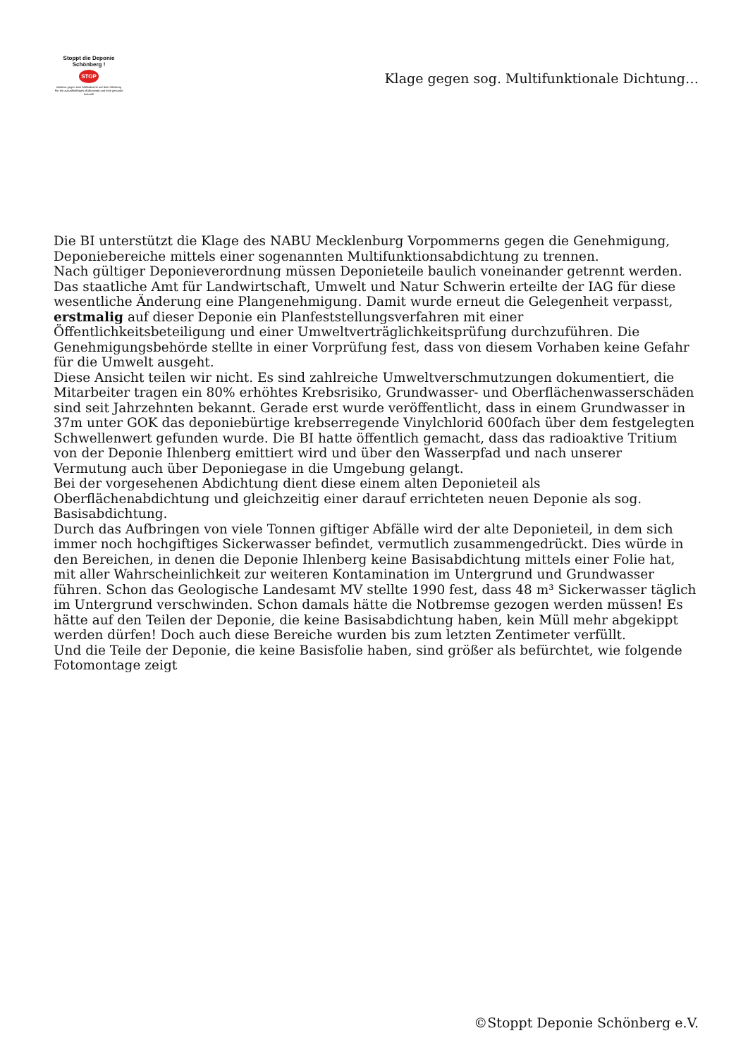Stoppt die Deponie Schönberg !
STOP
Initiative gegen eine Müllindustrie auf dem Ihlenberg
Für ein zukunftsfähiges Müllkonzept und eine gesunde Zukunft!
Klage gegen sog. Multifunktionale Dichtung…
Die BI unterstützt die Klage des NABU Mecklenburg Vorpommerns gegen die Genehmigung, Deponiebereiche mittels einer sogenannten Multifunktionsabdichtung zu trennen.
Nach gültiger Deponieverordnung müssen Deponieteile baulich voneinander getrennt werden. Das staatliche Amt für Landwirtschaft, Umwelt und Natur Schwerin erteilte der IAG für diese wesentliche Änderung eine Plangenehmigung. Damit wurde erneut die Gelegenheit verpasst, erstmalig auf dieser Deponie ein Planfeststellungsverfahren mit einer Öffentlichkeitsbeteiligung und einer Umweltverträglichkeitsprüfung durchzuführen. Die Genehmigungsbehörde stellte in einer Vorprüfung fest, dass von diesem Vorhaben keine Gefahr für die Umwelt ausgeht.
Diese Ansicht teilen wir nicht. Es sind zahlreiche Umweltverschmutzungen dokumentiert, die Mitarbeiter tragen ein 80% erhöhtes Krebsrisiko, Grundwasser- und Oberflächenwasserschäden sind seit Jahrzehnten bekannt. Gerade erst wurde veröffentlicht, dass in einem Grundwasser in 37m unter GOK das deponiebürtige krebserregende Vinylchlorid 600fach über dem festgelegten Schwellenwert gefunden wurde. Die BI hatte öffentlich gemacht, dass das radioaktive Tritium von der Deponie Ihlenberg emittiert wird und über den Wasserpfad und nach unserer Vermutung auch über Deponiegase in die Umgebung gelangt.
Bei der vorgesehenen Abdichtung dient diese einem alten Deponieteil als Oberflächenabdichtung und gleichzeitig einer darauf errichteten neuen Deponie als sog. Basisabdichtung.
Durch das Aufbringen von viele Tonnen giftiger Abfälle wird der alte Deponieteil, in dem sich immer noch hochgiftiges Sickerwasser befindet, vermutlich zusammengedrückt. Dies würde in den Bereichen, in denen die Deponie Ihlenberg keine Basisabdichtung mittels einer Folie hat, mit aller Wahrscheinlichkeit zur weiteren Kontamination im Untergrund und Grundwasser führen. Schon das Geologische Landesamt MV stellte 1990 fest, dass 48 m³ Sickerwasser täglich im Untergrund verschwinden. Schon damals hätte die Notbremse gezogen werden müssen! Es hätte auf den Teilen der Deponie, die keine Basisabdichtung haben, kein Müll mehr abgekippt werden dürfen! Doch auch diese Bereiche wurden bis zum letzten Zentimeter verfüllt.
Und die Teile der Deponie, die keine Basisfolie haben, sind größer als befürchtet, wie folgende Fotomontage zeigt
©Stoppt Deponie Schönberg e.V.